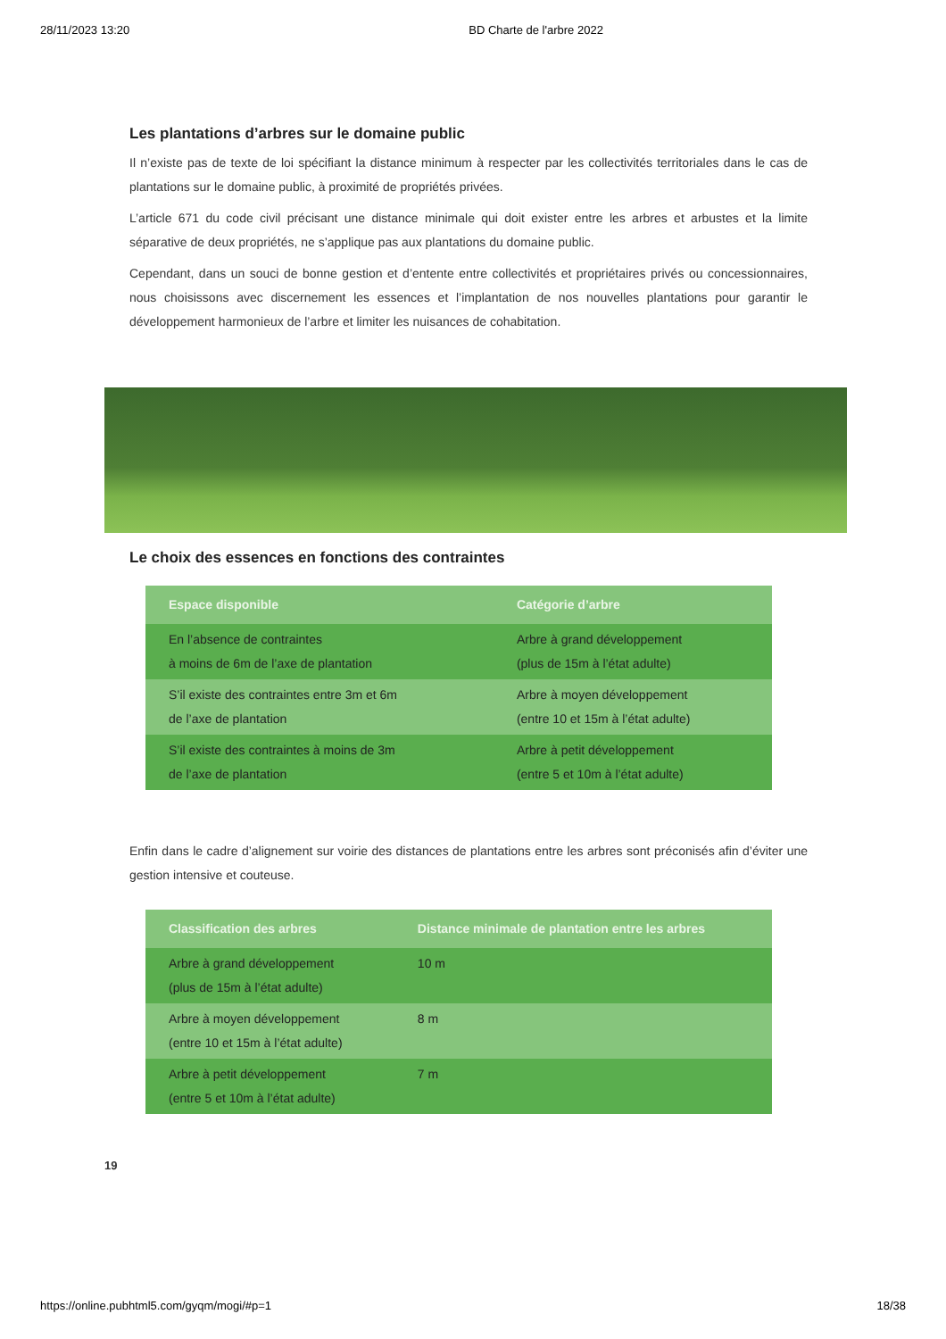28/11/2023 13:20 BD Charte de l'arbre 2022
Les plantations d’arbres sur le domaine public
Il n’existe pas de texte de loi spécifiant la distance minimum à respecter par les collectivités territoriales dans le cas de plantations sur le domaine public, à proximité de propriétés privées.
L’article 671 du code civil précisant une distance minimale qui doit exister entre les arbres et arbustes et la limite séparative de deux propriétés, ne s’applique pas aux plantations du domaine public.
Cependant, dans un souci de bonne gestion et d’entente entre collectivités et propriétaires privés ou concessionnaires, nous choisissons avec discernement les essences et l’implantation de nos nouvelles plantations pour garantir le développement harmonieux de l’arbre et limiter les nuisances de cohabitation.
Le choix des essences en fonctions des contraintes
| Espace disponible | Catégorie d’arbre |
| --- | --- |
| En l’absence de contraintes à moins de 6m de l’axe de plantation | Arbre à grand développement (plus de 15m à l’état adulte) |
| S’il existe des contraintes entre 3m et 6m de l’axe de plantation | Arbre à moyen développement (entre 10 et 15m à l’état adulte) |
| S’il existe des contraintes à moins de 3m de l’axe de plantation | Arbre à petit développement (entre 5 et 10m à l’état adulte) |
Enfin dans le cadre d’alignement sur voirie des distances de plantations entre les arbres sont préconisés afin d’éviter une gestion intensive et couteuse.
| Classification des arbres | Distance minimale de plantation entre les arbres |
| --- | --- |
| Arbre à grand développement (plus de 15m à l’état adulte) | 10 m |
| Arbre à moyen développement (entre 10 et 15m à l’état adulte) | 8 m |
| Arbre à petit développement (entre 5 et 10m à l’état adulte) | 7 m |
19
https://online.pubhtml5.com/gyqm/mogi/#p=1 18/38